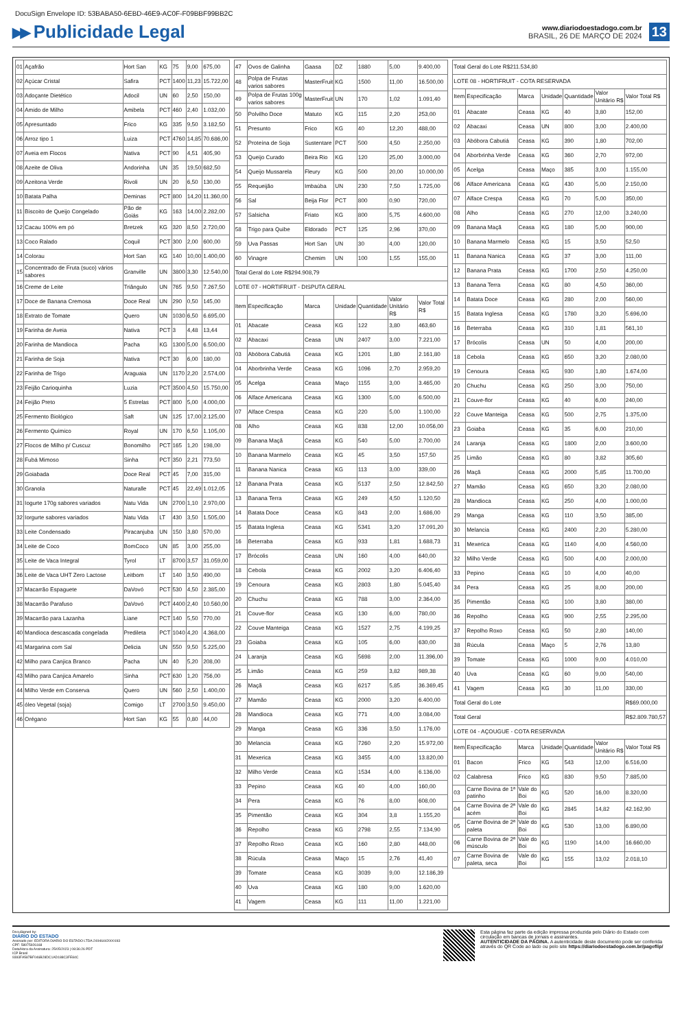DocuSign Envelope ID: 53BABA50-6EBD-46E9-AC0F-F09BBF99BB2C
▶▶ Publicidade Legal
www.diariodoestadogo.com.br
BRASIL, 26 DE MARÇO DE 2024
13
| 01 | Açafrão | Hort San | KG | 75 | 9,00 | 675,00 |
| 02 | Açúcar Cristal | Safira | PCT | 1400 | 11,23 | 15.722,00 |
| 03 | Adoçante Dietético | Adocil | UN | 60 | 2,50 | 150,00 |
| 04 | Amido de Milho | Amibela | PCT | 460 | 2,40 | 1.032,00 |
| 05 | Apresuntado | Frico | KG | 335 | 9,50 | 3.182,50 |
| 06 | Arroz tipo 1 | Luiza | PCT | 4760 | 14,85 | 70.686,00 |
| 07 | Aveia em Flocos | Nativa | PCT | 90 | 4,51 | 405,90 |
| 08 | Azeite de Oliva | Andorinha | UN | 35 | 19,50 | 682,50 |
| 09 | Azeitona Verde | Rivoli | UN | 20 | 6,50 | 130,00 |
| 10 | Batata Palha | Deminas | PCT | 800 | 14,20 | 11.360,00 |
| 11 | Biscoito de Queijo Congelado | Pão de Goiás | KG | 163 | 14,00 | 2.282,00 |
| 12 | Cacau 100% em pó | Bretzek | KG | 320 | 8,50 | 2.720,00 |
| 13 | Coco Ralado | Coquil | PCT | 300 | 2,00 | 600,00 |
| 14 | Colorau | Hort San | KG | 140 | 10,00 | 1.400,00 |
| 15 | Concentrado de Fruta (suco) vários sabores | Granville | UN | 3800 | 3,30 | 12.540,00 |
| 16 | Creme de Leite | Triângulo | UN | 765 | 9,50 | 7.267,50 |
| 17 | Doce de Banana Cremosa | Doce Real | UN | 290 | 0,50 | 145,00 |
| 18 | Extrato de Tomate | Quero | UN | 1030 | 6,50 | 6.695,00 |
| 19 | Farinha de Aveia | Nativa | PCT | 3 | 4,48 | 13,44 |
| 20 | Farinha de Mandioca | Pacha | KG | 1300 | 5,00 | 6.500,00 |
| 21 | Farinha de Soja | Nativa | PCT | 30 | 6,00 | 180,00 |
| 22 | Farinha de Trigo | Araguaia | UN | 1170 | 2,20 | 2.574,00 |
| 23 | Feijão Carioquinha | Luzia | PCT | 3500 | 4,50 | 15.750,00 |
| 24 | Feijão Preto | 5 Estrelas | PCT | 800 | 5,00 | 4.000,00 |
| 25 | Fermento Biológico | Saft | UN | 125 | 17,00 | 2.125,00 |
| 26 | Fermento Químico | Royal | UN | 170 | 6,50 | 1.105,00 |
| 27 | Flocos de Milho p/ Cuscuz | Bonomilho | PCT | 165 | 1,20 | 198,00 |
| 28 | Fubá Mimoso | Sinha | PCT | 350 | 2,21 | 773,50 |
| 29 | Goiabada | Doce Real | PCT | 45 | 7,00 | 315,00 |
| 30 | Granola | Naturalle | PCT | 45 | 22,49 | 1.012,05 |
| 31 | Iogurte 170g sabores variados | Natu Vida | UN | 2700 | 1,10 | 2.970,00 |
| 32 | Iorgurte sabores variados | Natu Vida | LT | 430 | 3,50 | 1.505,00 |
| 33 | Leite Condensado | Piracanjuba | UN | 150 | 3,80 | 570,00 |
| 34 | Leite de Coco | BomCoco | UN | 85 | 3,00 | 255,00 |
| 35 | Leite de Vaca Integral | Tyrol | LT | 8700 | 3,57 | 31.059,00 |
| 36 | Leite de Vaca UHT Zero Lactose | Leitbom | LT | 140 | 3,50 | 490,00 |
| 37 | Macarrão Espaguete | DaVovó | PCT | 530 | 4,50 | 2.385,00 |
| 38 | Macarrão Parafuso | DaVovó | PCT | 4400 | 2,40 | 10.560,00 |
| 39 | Macarrão para Lazanha | Liane | PCT | 140 | 5,50 | 770,00 |
| 40 | Mandioca descascada congelada | Predileta | PCT | 1040 | 4,20 | 4.368,00 |
| 41 | Margarina com Sal | Delicia | UN | 550 | 9,50 | 5.225,00 |
| 42 | Milho para Canjica Branco | Pacha | UN | 40 | 5,20 | 208,00 |
| 43 | Milho para Canjica Amarelo | Sinha | PCT | 630 | 1,20 | 756,00 |
| 44 | Milho Verde em Conserva | Quero | UN | 560 | 2,50 | 1.400,00 |
| 45 | óleo Vegetal (soja) | Comigo | LT | 2700 | 3,50 | 9.450,00 |
| 46 | Orégano | Hort San | KG | 55 | 0,80 | 44,00 |
| 47 | Ovos de Galinha | Gaasa | DZ | 1880 | 5,00 | 9.400,00 |
| 48 | Polpa de Frutas varios sabores | MasterFruit | KG | 1500 | 11,00 | 16.500,00 |
| 49 | Polpa de Frutas 100g varios sabores | MasterFruit | UN | 170 | 1,02 | 1.091,40 |
| 50 | Polvilho Doce | Matuto | KG | 115 | 2,20 | 253,00 |
| 51 | Presunto | Frico | KG | 40 | 12,20 | 488,00 |
| 52 | Proteína de Soja | Sustentare | PCT | 500 | 4,50 | 2.250,00 |
| 53 | Queijo Curado | Beira Rio | KG | 120 | 25,00 | 3.000,00 |
| 54 | Queijo Mussarela | Fleury | KG | 500 | 20,00 | 10.000,00 |
| 55 | Requeijão | Imbaúba | UN | 230 | 7,50 | 1.725,00 |
| 56 | Sal | Beija Flor | PCT | 800 | 0,90 | 720,00 |
| 57 | Salsicha | Friato | KG | 800 | 5,75 | 4.600,00 |
| 58 | Trigo para Quibe | Eldorado | PCT | 125 | 2,96 | 370,00 |
| 59 | Uva Passas | Hort San | UN | 30 | 4,00 | 120,00 |
| 60 | Vinagre | Chemim | UN | 100 | 1,55 | 155,00 |
| Total Geral do Lote R$294.908,79 | | | | | | |
| LOTE 07 - HORTIFRUIT - DISPUTA GERAL | | | | | | |
| Item | Especificação | Marca | Unidade | Quantidade | Valor Unitário R$ | Valor Total R$ |
| 01 | Abacate | Ceasa | KG | 122 | 3,80 | 463,60 |
| 02 | Abacaxi | Ceasa | UN | 2407 | 3,00 | 7.221,00 |
| 03 | Abóbora Cabutiá | Ceasa | KG | 1201 | 1,80 | 2.161,80 |
| 04 | Aborbrinha Verde | Ceasa | KG | 1096 | 2,70 | 2.959,20 |
| 05 | Acelga | Ceasa | Maço | 1155 | 3,00 | 3.465,00 |
| 06 | Alface Americana | Ceasa | KG | 1300 | 5,00 | 6.500,00 |
| 07 | Alface Crespa | Ceasa | KG | 220 | 5,00 | 1.100,00 |
| 08 | Alho | Ceasa | KG | 838 | 12,00 | 10.056,00 |
| 09 | Banana Maçã | Ceasa | KG | 540 | 5,00 | 2.700,00 |
| 10 | Banana Marmelo | Ceasa | KG | 45 | 3,50 | 157,50 |
| 11 | Banana Nanica | Ceasa | KG | 113 | 3,00 | 339,00 |
| 12 | Banana Prata | Ceasa | KG | 5137 | 2,50 | 12.842,50 |
| 13 | Banana Terra | Ceasa | KG | 249 | 4,50 | 1.120,50 |
| 14 | Batata Doce | Ceasa | KG | 843 | 2,00 | 1.686,00 |
| 15 | Batata Inglesa | Ceasa | KG | 5341 | 3,20 | 17.091,20 |
| 16 | Beterraba | Ceasa | KG | 933 | 1,81 | 1.688,73 |
| 17 | Brócolis | Ceasa | UN | 160 | 4,00 | 640,00 |
| 18 | Cebola | Ceasa | KG | 2002 | 3,20 | 6.406,40 |
| 19 | Cenoura | Ceasa | KG | 2803 | 1,80 | 5.045,40 |
| 20 | Chuchu | Ceasa | KG | 788 | 3,00 | 2.364,00 |
| 21 | Couve-flor | Ceasa | KG | 130 | 6,00 | 780,00 |
| 22 | Couve Manteiga | Ceasa | KG | 1527 | 2,75 | 4.199,25 |
| 23 | Goiaba | Ceasa | KG | 105 | 6,00 | 630,00 |
| 24 | Laranja | Ceasa | KG | 5698 | 2,00 | 11.396,00 |
| 25 | Limão | Ceasa | KG | 259 | 3,82 | 989,38 |
| 26 | Maçã | Ceasa | KG | 6217 | 5,85 | 36.369,45 |
| 27 | Mamão | Ceasa | KG | 2000 | 3,20 | 6.400,00 |
| 28 | Mandioca | Ceasa | KG | 771 | 4,00 | 3.084,00 |
| 29 | Manga | Ceasa | KG | 336 | 3,50 | 1.176,00 |
| 30 | Melancia | Ceasa | KG | 7260 | 2,20 | 15.972,00 |
| 31 | Mexerica | Ceasa | KG | 3455 | 4,00 | 13.820,00 |
| 32 | Milho Verde | Ceasa | KG | 1534 | 4,00 | 6.136,00 |
| 33 | Pepino | Ceasa | KG | 40 | 4,00 | 160,00 |
| 34 | Pera | Ceasa | KG | 76 | 8,00 | 608,00 |
| 35 | Pimentão | Ceasa | KG | 304 | 3,8 | 1.155,20 |
| 36 | Repolho | Ceasa | KG | 2798 | 2,55 | 7.134,90 |
| 37 | Repolho Roxo | Ceasa | KG | 160 | 2,80 | 448,00 |
| 38 | Rúcula | Ceasa | Maço | 15 | 2,76 | 41,40 |
| 39 | Tomate | Ceasa | KG | 3039 | 9,00 | 12.186,39 |
| 40 | Uva | Ceasa | KG | 180 | 9,00 | 1.620,00 |
| 41 | Vagem | Ceasa | KG | 111 | 11,00 | 1.221,00 |
| Total Geral do Lote R$211.534,80 | | | | | | |
| LOTE 08 - HORTIFRUIT - COTA RESERVADA | | | | | | |
| Item | Especificação | Marca | Unidade | Quantidade | Valor Unitário R$ | Valor Total R$ |
| 01 | Abacate | Ceasa | KG | 40 | 3,80 | 152,00 |
| 02 | Abacaxi | Ceasa | UN | 800 | 3,00 | 2.400,00 |
| 03 | Abóbora Cabutiá | Ceasa | KG | 390 | 1,80 | 702,00 |
| 04 | Aborbrinha Verde | Ceasa | KG | 360 | 2,70 | 972,00 |
| 05 | Acelga | Ceasa | Maço | 385 | 3,00 | 1.155,00 |
| 06 | Alface Americana | Ceasa | KG | 430 | 5,00 | 2.150,00 |
| 07 | Alface Crespa | Ceasa | KG | 70 | 5,00 | 350,00 |
| 08 | Alho | Ceasa | KG | 270 | 12,00 | 3.240,00 |
| 09 | Banana Maçã | Ceasa | KG | 180 | 5,00 | 900,00 |
| 10 | Banana Marmelo | Ceasa | KG | 15 | 3,50 | 52,50 |
| 11 | Banana Nanica | Ceasa | KG | 37 | 3,00 | 111,00 |
| 12 | Banana Prata | Ceasa | KG | 1700 | 2,50 | 4.250,00 |
| 13 | Banana Terra | Ceasa | KG | 80 | 4,50 | 360,00 |
| 14 | Batata Doce | Ceasa | KG | 280 | 2,00 | 560,00 |
| 15 | Batata Inglesa | Ceasa | KG | 1780 | 3,20 | 5.696,00 |
| 16 | Beterraba | Ceasa | KG | 310 | 1,81 | 561,10 |
| 17 | Brócolis | Ceasa | UN | 50 | 4,00 | 200,00 |
| 18 | Cebola | Ceasa | KG | 650 | 3,20 | 2.080,00 |
| 19 | Cenoura | Ceasa | KG | 930 | 1,80 | 1.674,00 |
| 20 | Chuchu | Ceasa | KG | 250 | 3,00 | 750,00 |
| 21 | Couve-flor | Ceasa | KG | 40 | 6,00 | 240,00 |
| 22 | Couve Manteiga | Ceasa | KG | 500 | 2,75 | 1.375,00 |
| 23 | Goiaba | Ceasa | KG | 35 | 6,00 | 210,00 |
| 24 | Laranja | Ceasa | KG | 1800 | 2,00 | 3.600,00 |
| 25 | Limão | Ceasa | KG | 80 | 3,82 | 305,60 |
| 26 | Maçã | Ceasa | KG | 2000 | 5,85 | 11.700,00 |
| 27 | Mamão | Ceasa | KG | 650 | 3,20 | 2.080,00 |
| 28 | Mandioca | Ceasa | KG | 250 | 4,00 | 1.000,00 |
| 29 | Manga | Ceasa | KG | 110 | 3,50 | 385,00 |
| 30 | Melancia | Ceasa | KG | 2400 | 2,20 | 5.280,00 |
| 31 | Mexerica | Ceasa | KG | 1140 | 4,00 | 4.560,00 |
| 32 | Milho Verde | Ceasa | KG | 500 | 4,00 | 2.000,00 |
| 33 | Pepino | Ceasa | KG | 10 | 4,00 | 40,00 |
| 34 | Pera | Ceasa | KG | 25 | 8,00 | 200,00 |
| 35 | Pimentão | Ceasa | KG | 100 | 3,80 | 380,00 |
| 36 | Repolho | Ceasa | KG | 900 | 2,55 | 2.295,00 |
| 37 | Repolho Roxo | Ceasa | KG | 50 | 2,80 | 140,00 |
| 38 | Rúcula | Ceasa | Maço | 5 | 2,76 | 13,80 |
| 39 | Tomate | Ceasa | KG | 1000 | 9,00 | 4.010,00 |
| 40 | Uva | Ceasa | KG | 60 | 9,00 | 540,00 |
| 41 | Vagem | Ceasa | KG | 30 | 11,00 | 330,00 |
| Total Geral do Lote | | | | | | R$69.000,00 |
| Total Geral | | | | | | R$2.809.780,57 |
| LOTE 04 - AÇOUGUE - COTA RESERVADA | | | | | | |
| Item | Especificação | Marca | Unidade | Quantidade | Valor Unitário R$ | Valor Total R$ |
| 01 | Bacon | Frico | KG | 543 | 12,00 | 6.516,00 |
| 02 | Calabresa | Frico | KG | 830 | 9,50 | 7.885,00 |
| 03 | Carne Bovina de 1ª patinho | Vale do Boi | KG | 520 | 16,00 | 8.320,00 |
| 04 | Carne Bovina de 2ª acém | Vale do Boi | KG | 2845 | 14,82 | 42.162,90 |
| 05 | Carne Bovina de 2ª paleta | Vale do Boi | KG | 530 | 13,00 | 6.890,00 |
| 06 | Carne Bovina de 2ª músculo | Vale do Boi | KG | 1190 | 14,00 | 16.660,00 |
| 07 | Carne Bovina de paleta, seca | Vale do Boi | KG | 155 | 13,02 | 2.018,10 |
DocuSigned by:
DIÁRIO DO ESTADO
Assinado por: EDITORA DIARIO DO ESTADO LTDA:24946442000193
CPF: 58975926168
Data/Hora da Assinatura: 25/05/2023 | 08:36:26 PDT
ICP Brasil
9393FA587BF046B28DC1AD188C3FE84C
Esta página faz parte da edição impressa produzida pelo Diário do Estado com circulação em bancas de jornais e assinantes.
AUTENTICIDADE DA PÁGINA. A autenticidade deste documento pode ser conferida através do QR Code ao lado ou pelo site https://diariodoestadogo.com.br/pageflip/